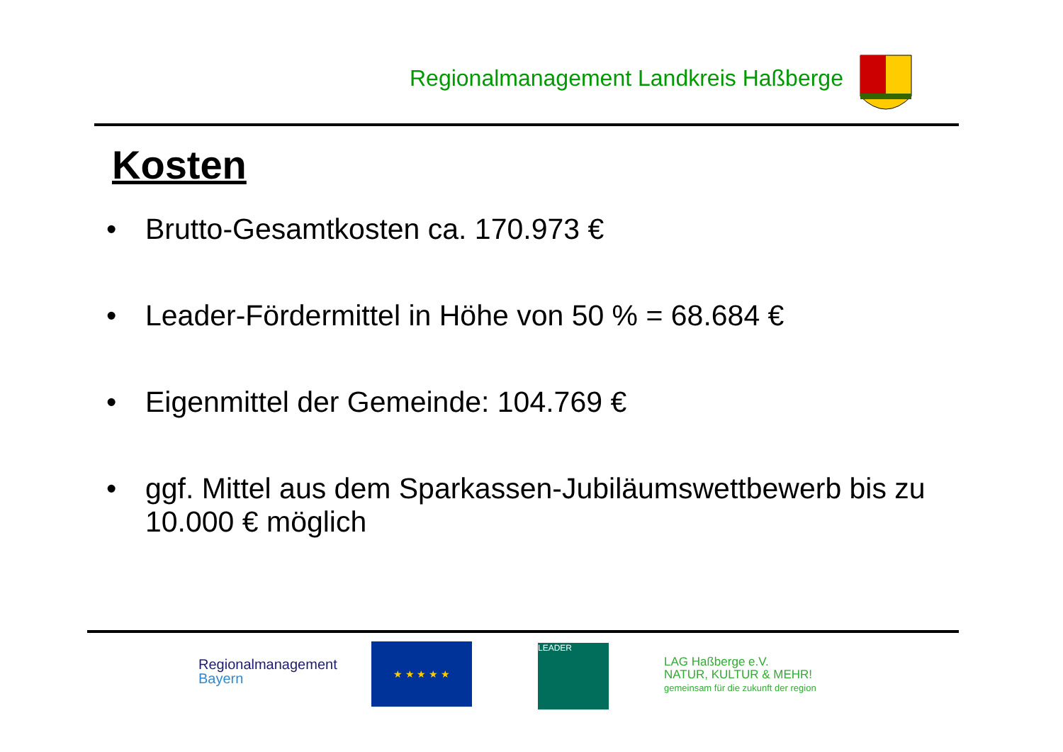Regionalmanagement Landkreis Haßberge
Kosten
• Brutto-Gesamtkosten ca. 170.973 €
• Leader-Fördermittel in Höhe von 50 % = 68.684 €
• Eigenmittel der Gemeinde: 104.769 €
• ggf. Mittel aus dem Sparkassen-Jubiläumswettbewerb bis zu 10.000 € möglich
Regionalmanagement
Bayern
★ ★ ★ ★ ★ LEADER
LAG Haßberge e.V.
NATUR, KULTUR & MEHR!
gemeinsam für die zukunft der region